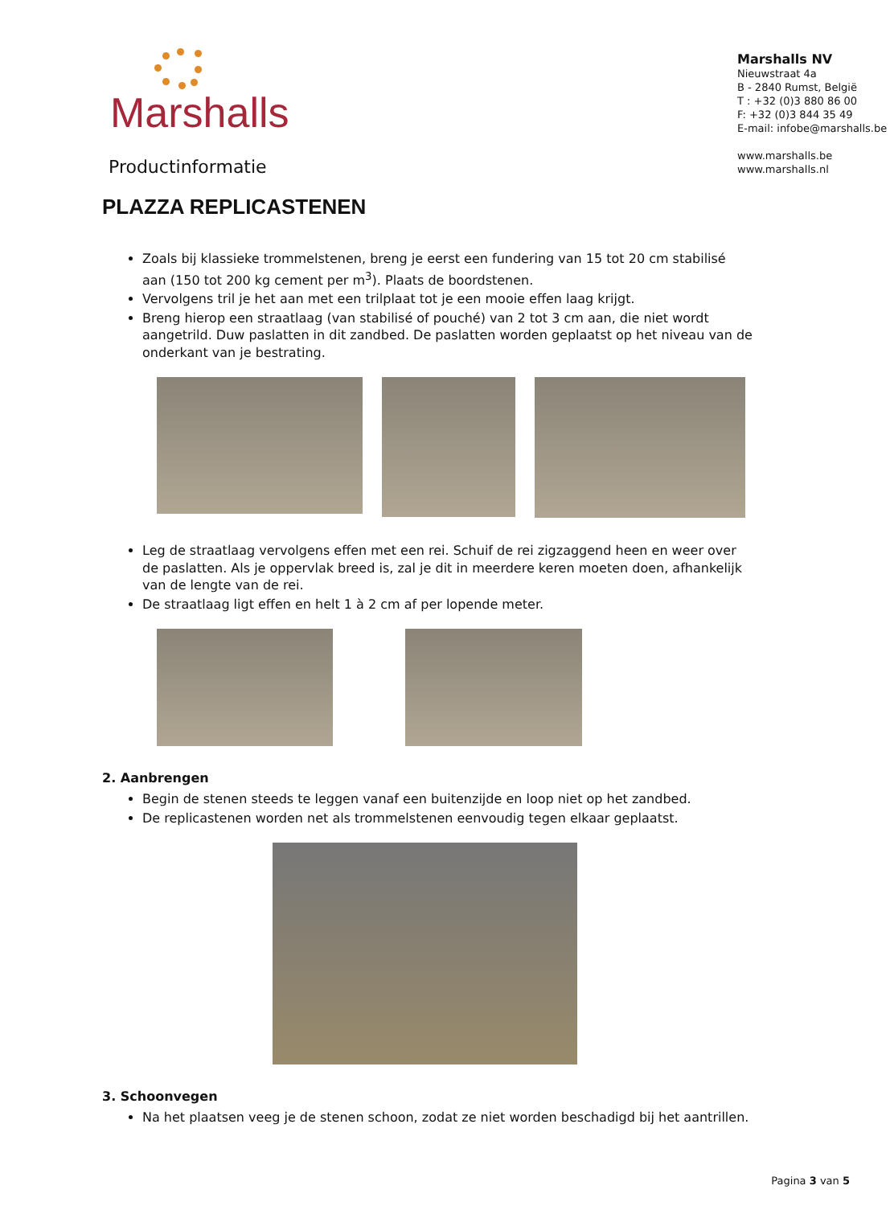Marshalls
Productinformatie
Marshalls NV
Nieuwstraat 4a
B - 2840 Rumst, België
T : +32 (0)3 880 86 00
F: +32 (0)3 844 35 49
E-mail: infobe@marshalls.be
www.marshalls.be
www.marshalls.nl
PLAZZA REPLICASTENEN
Zoals bij klassieke trommelstenen, breng je eerst een fundering van 15 tot 20 cm stabilisé aan (150 tot 200 kg cement per m<sup>3</sup>). Plaats de boordstenen.
Vervolgens tril je het aan met een trilplaat tot je een mooie effen laag krijgt.
Breng hierop een straatlaag (van stabilisé of pouché) van 2 tot 3 cm aan, die niet wordt aangetrild. Duw paslatten in dit zandbed. De paslatten worden geplaatst op het niveau van de onderkant van je bestrating.
Leg de straatlaag vervolgens effen met een rei. Schuif de rei zigzaggend heen en weer over de paslatten. Als je oppervlak breed is, zal je dit in meerdere keren moeten doen, afhankelijk van de lengte van de rei.
De straatlaag ligt effen en helt 1 à 2 cm af per lopende meter.
2. Aanbrengen
Begin de stenen steeds te leggen vanaf een buitenzijde en loop niet op het zandbed.
De replicastenen worden net als trommelstenen eenvoudig tegen elkaar geplaatst.
3. Schoonvegen
Na het plaatsen veeg je de stenen schoon, zodat ze niet worden beschadigd bij het aantrillen.
Pagina 3 van 5